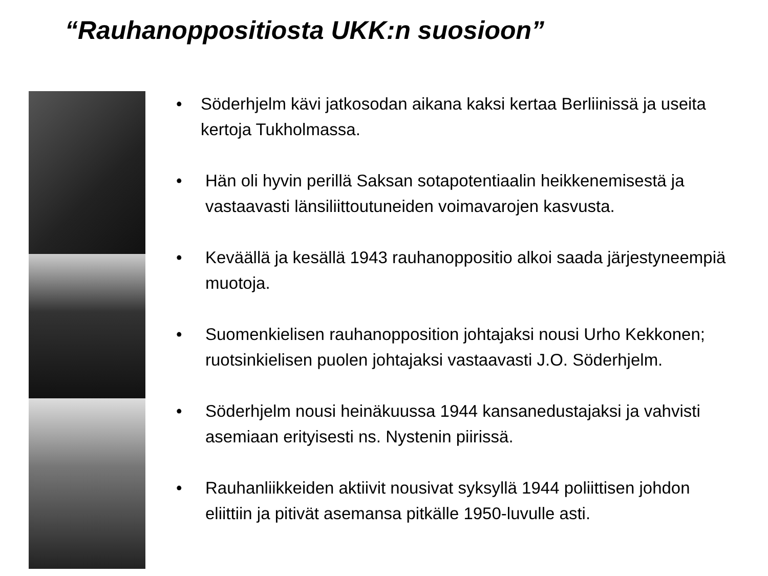“Rauhanoppositiosta UKK:n suosioon”
• Söderhjelm kävi jatkosodan aikana kaksi kertaa Berliinissä ja useita kertoja Tukholmassa.
• Hän oli hyvin perillä Saksan sotapotentiaalin heikkenemisestä ja vastaavasti länsiliittoutuneiden voimavarojen kasvusta.
• Keväällä ja kesällä 1943 rauhanoppositio alkoi saada järjestyneempiä muotoja.
• Suomenkielisen rauhanopposition johtajaksi nousi Urho Kekkonen; ruotsinkielisen puolen johtajaksi vastaavasti J.O. Söderhjelm.
• Söderhjelm nousi heinäkuussa 1944 kansanedustajaksi ja vahvisti asemiaan erityisesti ns. Nystenin piirissä.
• Rauhanliikkeiden aktiivit nousivat syksyllä 1944 poliittisen johdon eliittiin ja pitivät asemansa pitkälle 1950-luvulle asti.